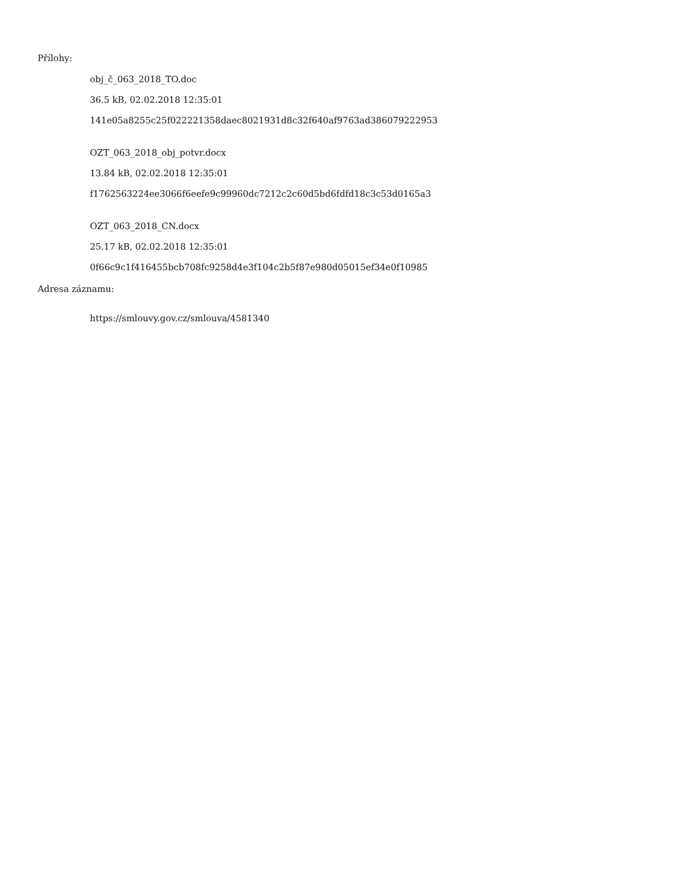Přílohy:
obj_č_063_2018_TO.doc
36.5 kB, 02.02.2018 12:35:01
141e05a8255c25f022221358daec8021931d8c32f640af9763ad386079222953
OZT_063_2018_obj_potvr.docx
13.84 kB, 02.02.2018 12:35:01
f1762563224ee3066f6eefe9c99960dc7212c2c60d5bd6fdfd18c3c53d0165a3
OZT_063_2018_CN.docx
25.17 kB, 02.02.2018 12:35:01
0f66c9c1f416455bcb708fc9258d4e3f104c2b5f87e980d05015ef34e0f10985
Adresa záznamu:
https://smlouvy.gov.cz/smlouva/4581340